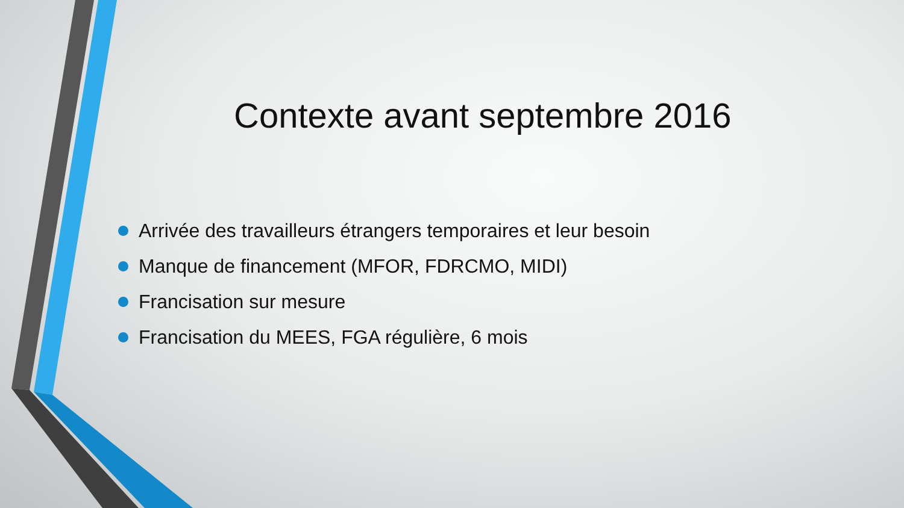Contexte avant septembre 2016
Arrivée des travailleurs étrangers temporaires et leur besoin
Manque de financement (MFOR, FDRCMO, MIDI)
Francisation sur mesure
Francisation du MEES, FGA régulière, 6 mois